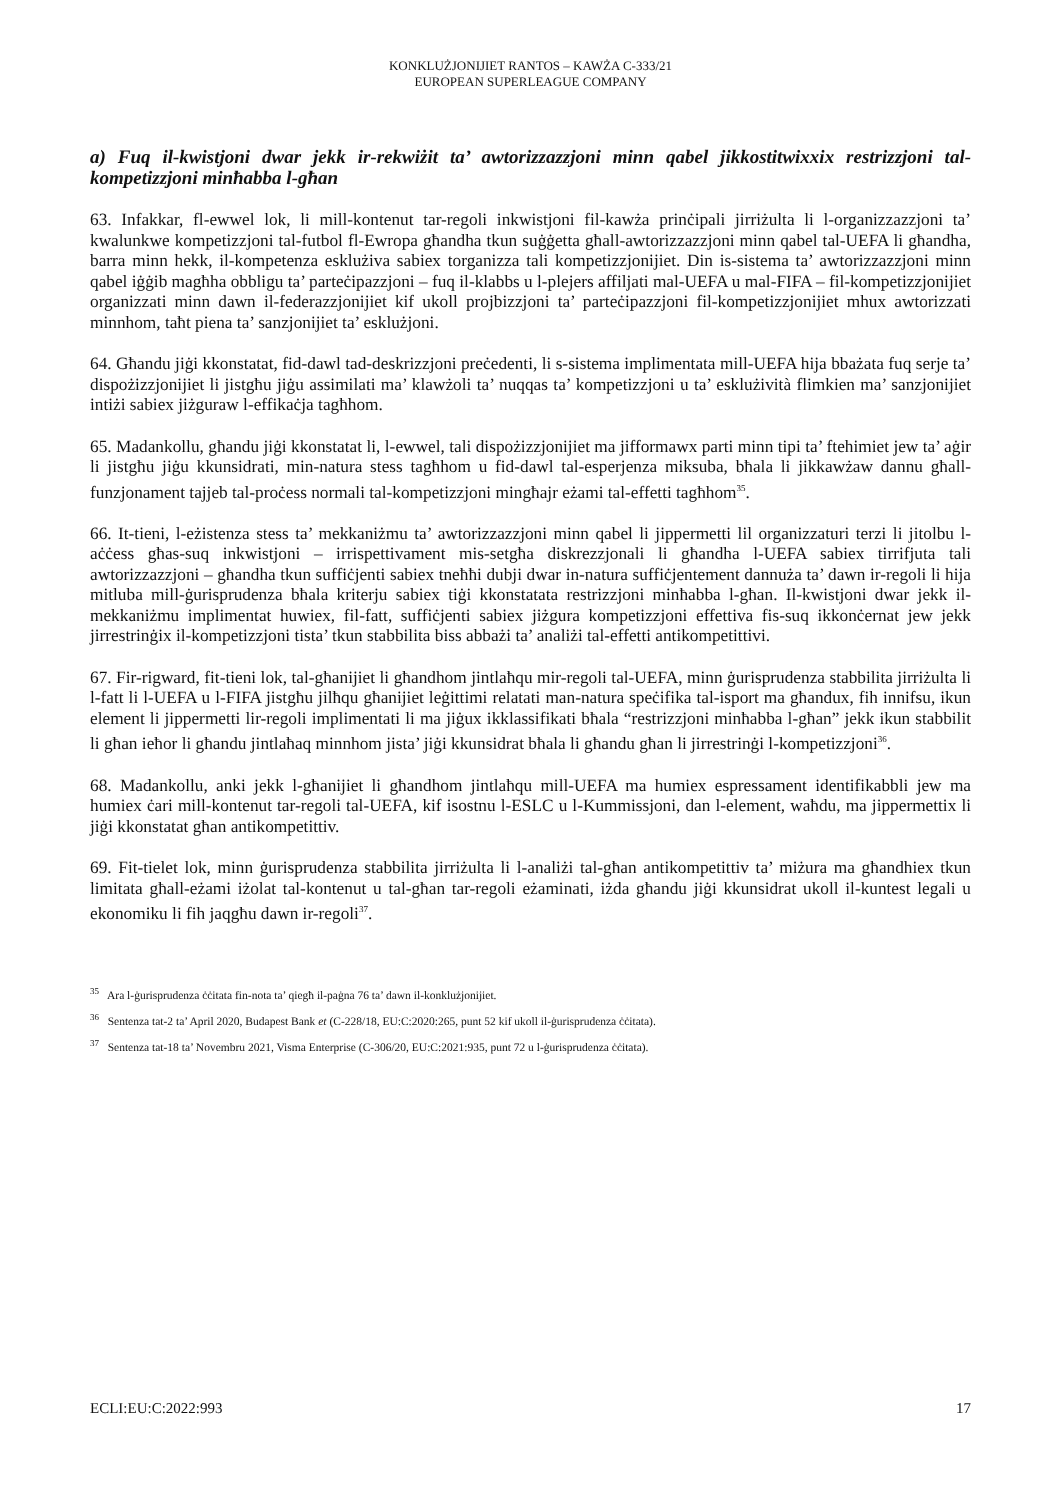KONKLUŻJONIJIET RANTOS – KAWŻA C-333/21
EUROPEAN SUPERLEAGUE COMPANY
a) Fuq il-kwistjoni dwar jekk ir-rekwiżit ta’ awtorizzazzjoni minn qabel jikkostitwixxix restrizzjoni tal-kompetizzjoni minħabba l-għan
63. Infakkar, fl-ewwel lok, li mill-kontenut tar-regoli inkwistjoni fil-kawża prinċipali jirriżulta li l-organizzazzjoni ta’ kwalunkwe kompetizzjoni tal-futbol fl-Ewropa għandha tkun suġġetta għall-awtorizzazzjoni minn qabel tal-UEFA li għandha, barra minn hekk, il-kompetenza esklużiva sabiex torganizza tali kompetizzjonijiet. Din is-sistema ta’ awtorizzazzjoni minn qabel iġġib magħha obbligu ta’ parteċipazzjoni – fuq il-klabbs u l-plejers affiljati mal-UEFA u mal-FIFA – fil-kompetizzjonijiet organizzati minn dawn il-federazzjonijiet kif ukoll projbizzjoni ta’ parteċipazzjoni fil-kompetizzjonijiet mhux awtorizzati minnhom, taħt piena ta’ sanzjonijiet ta’ esklużjoni.
64. Għandu jiġi kkonstatat, fid-dawl tad-deskrizzjoni preċedenti, li s-sistema implimentata mill-UEFA hija bbażata fuq serje ta’ dispożizzjonijiet li jistgħu jiġu assimilati ma’ klawżoli ta’ nuqqas ta’ kompetizzjoni u ta’ esklużività flimkien ma’ sanzjonijiet intiżi sabiex jiżguraw l-effikaċja tagħhom.
65. Madankollu, għandu jiġi kkonstatat li, l-ewwel, tali dispożizzjonijiet ma jifformawx parti minn tipi ta’ ftehimiet jew ta’ aġir li jistgħu jiġu kkunsidrati, min-natura stess tagħhom u fid-dawl tal-esperjenza miksuba, bħala li jikkawżaw dannu għall-funzjonament tajjeb tal-proċess normali tal-kompetizzjoni mingħajr eżami tal-effetti tagħhom<sup>35</sup>.
66. It-tieni, l-eżistenza stess ta’ mekkaniżmu ta’ awtorizzazzjoni minn qabel li jippermetti lil organizzaturi terzi li jitolbu l-aċċess għas-suq inkwistjoni – irrispettivament mis-setgħa diskrezzjonali li għandha l-UEFA sabiex tirrifjuta tali awtorizzazzjoni – għandha tkun suffiċjenti sabiex tneħħi dubji dwar in-natura suffiċjentement dannuża ta’ dawn ir-regoli li hija mitluba mill-ġurisprudenza bħala kriterju sabiex tiġi kkonstatata restrizzjoni minħabba l-għan. Il-kwistjoni dwar jekk il-mekkaniżmu implimentat huwiex, fil-fatt, suffiċjenti sabiex jiżgura kompetizzjoni effettiva fis-suq ikkonċernat jew jekk jirrestrinġix il-kompetizzjoni tista’ tkun stabbilita biss abbażi ta’ analiżi tal-effetti antikompetittivi.
67. Fir-rigward, fit-tieni lok, tal-għanijiet li għandhom jintlaħqu mir-regoli tal-UEFA, minn ġurisprudenza stabbilita jirriżulta li l-fatt li l-UEFA u l-FIFA jistgħu jilħqu għanijiet leġittimi relatati man-natura speċifika tal-isport ma għandux, fih innifsu, ikun element li jippermetti lir-regoli implimentati li ma jiġux ikklassifikati bħala “restrizzjoni minħabba l-għan” jekk ikun stabbilit li għan ieħor li għandu jintlaħaq minnhom jista’ jiġi kkunsidrat bħala li għandu għan li jirrestrinġi l-kompetizzjoni<sup>36</sup>.
68. Madankollu, anki jekk l-għanijiet li għandhom jintlaħqu mill-UEFA ma humiex espressament identifikabbli jew ma humiex ċari mill-kontenut tar-regoli tal-UEFA, kif isostnu l-ESLC u l-Kummissjoni, dan l-element, waħdu, ma jippermettix li jiġi kkonstatat għan antikompetittiv.
69. Fit-tielet lok, minn ġurisprudenza stabbilita jirriżulta li l-analiżi tal-għan antikompetittiv ta’ miżura ma għandhiex tkun limitata għall-eżami iżolat tal-kontenut u tal-għan tar-regoli eżaminati, iżda għandu jiġi kkunsidrat ukoll il-kuntest legali u ekonomiku li fih jaqgħu dawn ir-regoli<sup>37</sup>.
<sup>35</sup> Ara l-ġurisprudenza ċċitata fin-nota ta’ qiegħ il-paġna 76 ta’ dawn il-konklużjonijiet.
<sup>36</sup> Sentenza tat-2 ta’ April 2020, Budapest Bank et (C-228/18, EU:C:2020:265, punt 52 kif ukoll il-ġurisprudenza ċċitata).
<sup>37</sup> Sentenza tat-18 ta’ Novembru 2021, Visma Enterprise (C-306/20, EU:C:2021:935, punt 72 u l-ġurisprudenza ċċitata).
ECLI:EU:C:2022:993 17